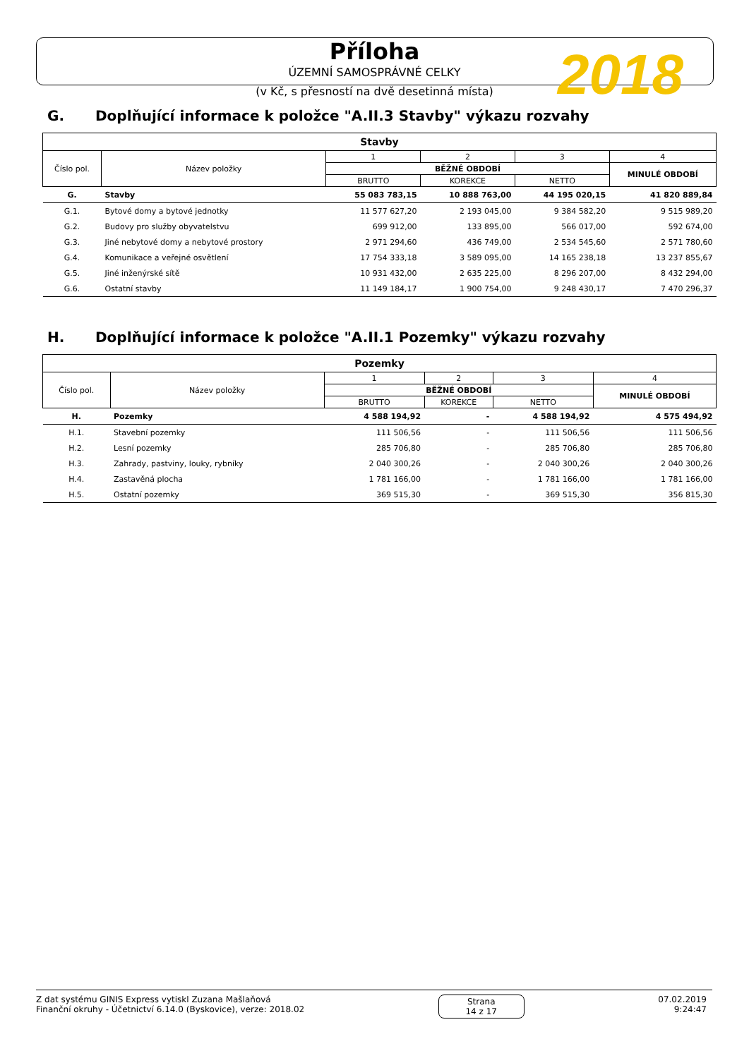Příloha
ÚZEMNÍ SAMOSPRÁVNÉ CELKY
(v Kč, s přesností na dvě desetinná místa)
2018
G. Doplňující informace k položce "A.II.3 Stavby" výkazu rozvahy
| Stavby | | | | | |
| --- | --- | --- | --- | --- | --- |
| Číslo pol. | Název položky | 1 | 2 | 3 | 4 |
| | | BĚŽNÉ OBDOBÍ | | | MINULÉ OBDOBÍ |
| | | BRUTTO | KOREKCE | NETTO | |
| G. | Stavby | 55 083 783,15 | 10 888 763,00 | 44 195 020,15 | 41 820 889,84 |
| G.1. | Bytové domy a bytové jednotky | 11 577 627,20 | 2 193 045,00 | 9 384 582,20 | 9 515 989,20 |
| G.2. | Budovy pro služby obyvatelstvu | 699 912,00 | 133 895,00 | 566 017,00 | 592 674,00 |
| G.3. | Jiné nebytové domy a nebytové prostory | 2 971 294,60 | 436 749,00 | 2 534 545,60 | 2 571 780,60 |
| G.4. | Komunikace a veřejné osvětlení | 17 754 333,18 | 3 589 095,00 | 14 165 238,18 | 13 237 855,67 |
| G.5. | Jiné inženýrské sítě | 10 931 432,00 | 2 635 225,00 | 8 296 207,00 | 8 432 294,00 |
| G.6. | Ostatní stavby | 11 149 184,17 | 1 900 754,00 | 9 248 430,17 | 7 470 296,37 |
H. Doplňující informace k položce "A.II.1 Pozemky" výkazu rozvahy
| Pozemky | | | | | |
| --- | --- | --- | --- | --- | --- |
| Číslo pol. | Název položky | 1 | 2 | 3 | 4 |
| | | BĚŽNÉ OBDOBÍ | | | MINULÉ OBDOBÍ |
| | | BRUTTO | KOREKCE | NETTO | |
| H. | Pozemky | 4 588 194,92 | - | 4 588 194,92 | 4 575 494,92 |
| H.1. | Stavební pozemky | 111 506,56 | - | 111 506,56 | 111 506,56 |
| H.2. | Lesní pozemky | 285 706,80 | - | 285 706,80 | 285 706,80 |
| H.3. | Zahrady, pastviny, louky, rybníky | 2 040 300,26 | - | 2 040 300,26 | 2 040 300,26 |
| H.4. | Zastavěná plocha | 1 781 166,00 | - | 1 781 166,00 | 1 781 166,00 |
| H.5. | Ostatní pozemky | 369 515,30 | - | 369 515,30 | 356 815,30 |
Z dat systému GINIS Express vytiskl Zuzana Mašlaňová
Finanční okruhy - Účetnictví 6.14.0 (Byskovice), verze: 2018.02
Strana
14 z 17
07.02.2019
9:24:47